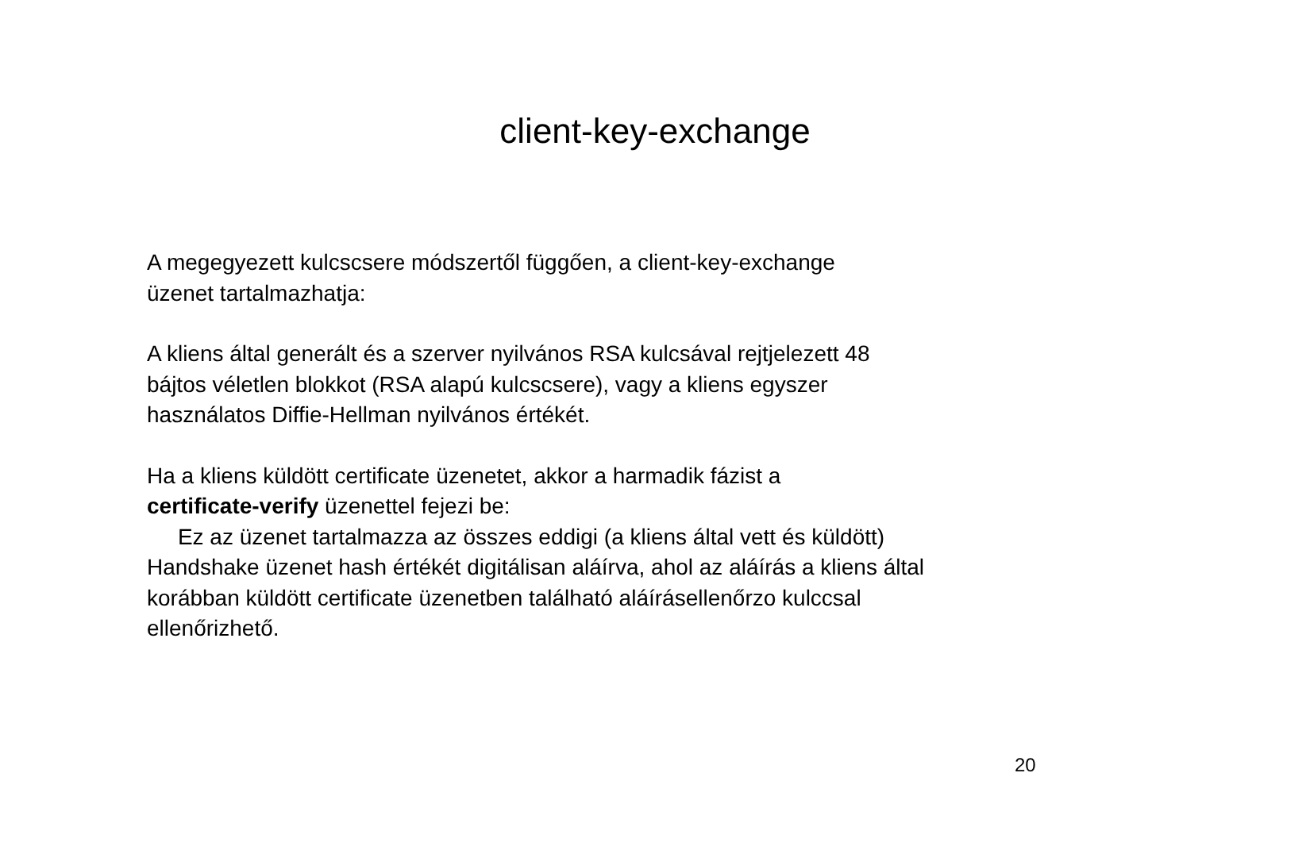client-key-exchange
A megegyezett kulcscsere módszertől függően, a client-key-exchange
üzenet tartalmazhatja:
A kliens által generált és a szerver nyilvános RSA kulcsával rejtjelezett 48
bájtos véletlen blokkot (RSA alapú kulcscsere), vagy a kliens egyszer
használatos Diffie-Hellman nyilvános értékét.
Ha a kliens küldött certificate üzenetet, akkor a harmadik fázist a
certificate-verify üzenettel fejezi be:
Ez az üzenet tartalmazza az összes eddigi (a kliens által vett és küldött)
Handshake üzenet hash értékét digitálisan aláírva, ahol az aláírás a kliens által
korábban küldött certificate üzenetben található aláírásellenőrzo kulccsal
ellenőrizhető.
20